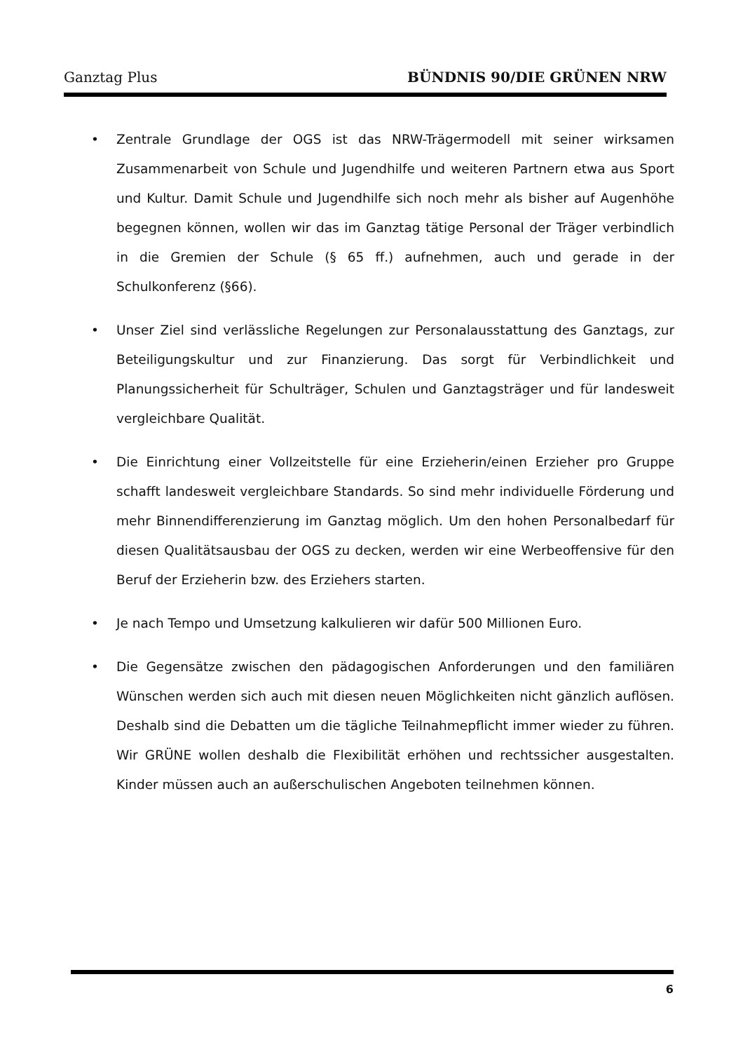Ganztag Plus BÜNDNIS 90/DIE GRÜNEN NRW
• Zentrale Grundlage der OGS ist das NRW-Trägermodell mit seiner wirksamen Zusammenarbeit von Schule und Jugendhilfe und weiteren Partnern etwa aus Sport und Kultur. Damit Schule und Jugendhilfe sich noch mehr als bisher auf Augenhöhe begegnen können, wollen wir das im Ganztag tätige Personal der Träger verbindlich in die Gremien der Schule (§ 65 ff.) aufnehmen, auch und gerade in der Schulkonferenz (§66).
• Unser Ziel sind verlässliche Regelungen zur Personalausstattung des Ganztags, zur Beteiligungskultur und zur Finanzierung. Das sorgt für Verbindlichkeit und Planungssicherheit für Schulträger, Schulen und Ganztagsträger und für landesweit vergleichbare Qualität.
• Die Einrichtung einer Vollzeitstelle für eine Erzieherin/einen Erzieher pro Gruppe schafft landesweit vergleichbare Standards. So sind mehr individuelle Förderung und mehr Binnendifferenzierung im Ganztag möglich. Um den hohen Personalbedarf für diesen Qualitätsausbau der OGS zu decken, werden wir eine Werbeoffensive für den Beruf der Erzieherin bzw. des Erziehers starten.
• Je nach Tempo und Umsetzung kalkulieren wir dafür 500 Millionen Euro.
• Die Gegensätze zwischen den pädagogischen Anforderungen und den familiären Wünschen werden sich auch mit diesen neuen Möglichkeiten nicht gänzlich auflösen. Deshalb sind die Debatten um die tägliche Teilnahmepflicht immer wieder zu führen. Wir GRÜNE wollen deshalb die Flexibilität erhöhen und rechtssicher ausgestalten. Kinder müssen auch an außerschulischen Angeboten teilnehmen können.
6